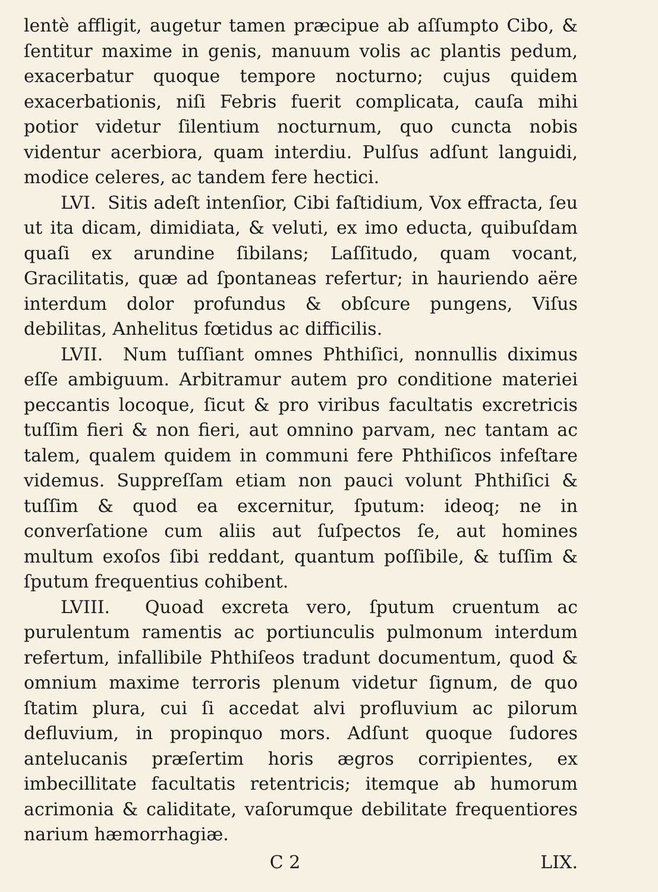lentè affligit, augetur tamen præcipue ab aſſumpto Cibo, & ſentitur maxime in genis, manuum volis ac plantis pedum, exacerbatur quoque tempore nocturno; cujus quidem exacerbationis, niſi Febris fuerit complicata, cauſa mihi potior videtur ſilentium nocturnum, quo cuncta nobis videntur acerbiora, quam interdiu. Pulſus adſunt languidi, modice celeres, ac tandem fere hectici.
LVI. Sitis adeſt intenſior, Cibi faſtidium, Vox effracta, ſeu ut ita dicam, dimidiata, & veluti, ex imo educta, quibuſdam quaſi ex arundine ſibilans; Laſſitudo, quam vocant, Gracilitatis, quæ ad ſpontaneas refertur; in hauriendo aëre interdum dolor profundus & obſcure pungens, Viſus debilitas, Anhelitus fœtidus ac difficilis.
LVII. Num tuſſiant omnes Phthiſici, nonnullis diximus eſſe ambiguum. Arbitramur autem pro conditione materiei peccantis locoque, ſicut & pro viribus facultatis excretricis tuſſim fieri & non fieri, aut omnino parvam, nec tantam ac talem, qualem quidem in communi fere Phthiſicos infeſtare videmus. Suppreſſam etiam non pauci volunt Phthiſici & tuſſim & quod ea excernitur, ſputum: ideoq; ne in converſatione cum aliis aut ſuſpectos ſe, aut homines multum exoſos ſibi reddant, quantum poſſibile, & tuſſim & ſputum frequentius cohibent.
LVIII. Quoad excreta vero, ſputum cruentum ac purulentum ramentis ac portiunculis pulmonum interdum refertum, infallibile Phthiſeos tradunt documentum, quod & omnium maxime terroris plenum videtur ſignum, de quo ſtatim plura, cui ſi accedat alvi profluvium ac pilorum defluvium, in propinquo mors. Adſunt quoque ſudores antelucanis præſertim horis ægros corripientes, ex imbecillitate facultatis retentricis; itemque ab humorum acrimonia & caliditate, vaſorumque debilitate frequentiores narium hæmorrhagiæ.
. C 2 LIX.